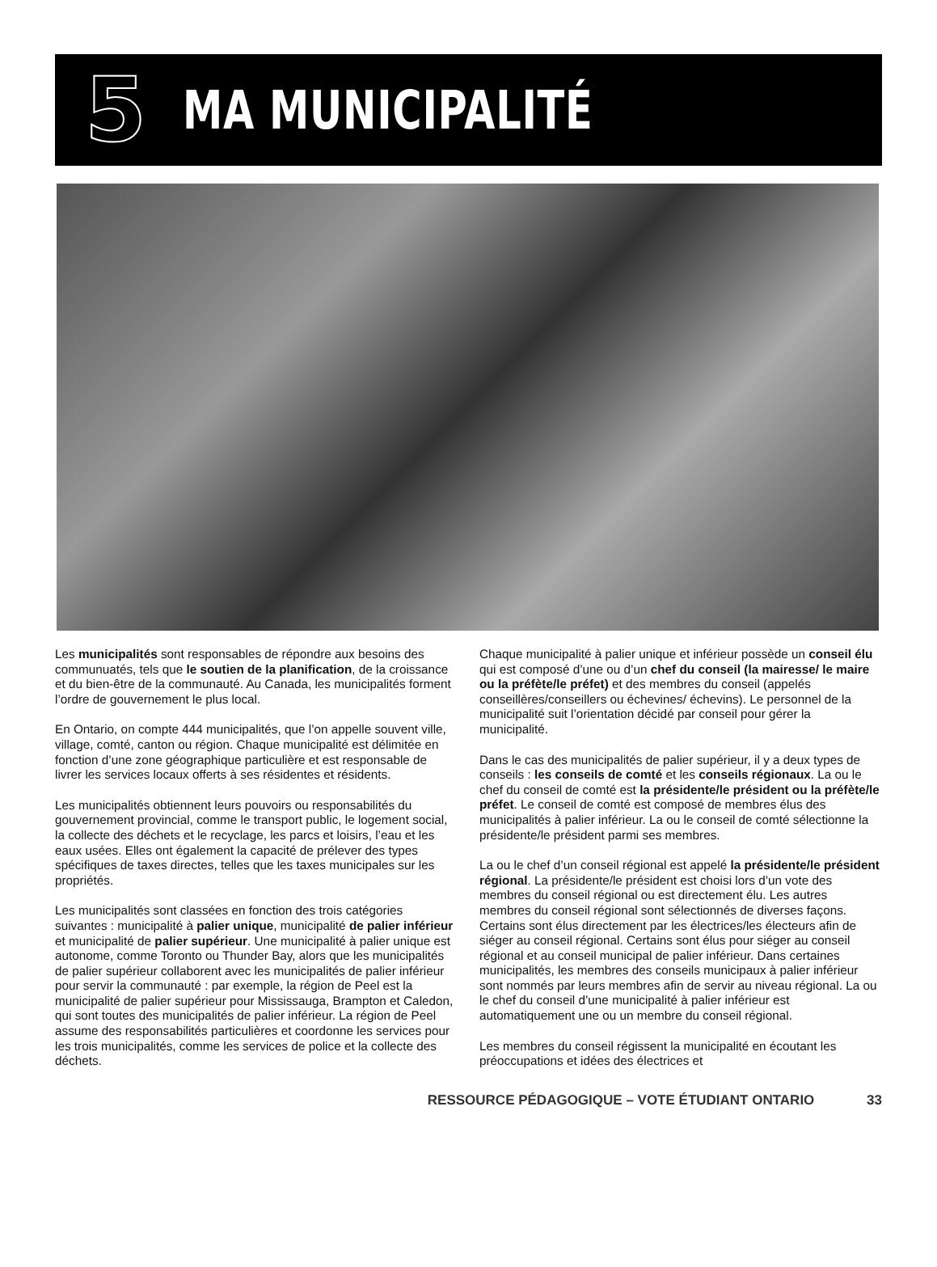5
MA MUNICIPALITÉ
Les municipalités sont responsables de répondre aux besoins des communuatés, tels que le soutien de la planification, de la croissance et du bien-être de la communauté. Au Canada, les municipalités forment l’ordre de gouvernement le plus local.
En Ontario, on compte 444 municipalités, que l’on appelle souvent ville, village, comté, canton ou région. Chaque municipalité est délimitée en fonction d’une zone géographique particulière et est responsable de livrer les services locaux offerts à ses résidentes et résidents.
Les municipalités obtiennent leurs pouvoirs ou responsabilités du gouvernement provincial, comme le transport public, le logement social, la collecte des déchets et le recyclage, les parcs et loisirs, l’eau et les eaux usées. Elles ont également la capacité de prélever des types spécifiques de taxes directes, telles que les taxes municipales sur les propriétés.
Les municipalités sont classées en fonction des trois catégories suivantes : municipalité à palier unique, municipalité de palier inférieur et municipalité de palier supérieur. Une municipalité à palier unique est autonome, comme Toronto ou Thunder Bay, alors que les municipalités de palier supérieur collaborent avec les municipalités de palier inférieur pour servir la communauté : par exemple, la région de Peel est la municipalité de palier supérieur pour Mississauga, Brampton et Caledon, qui sont toutes des municipalités de palier inférieur. La région de Peel assume des responsabilités particulières et coordonne les services pour les trois municipalités, comme les services de police et la collecte des déchets.
Chaque municipalité à palier unique et inférieur possède un conseil élu qui est composé d’une ou d’un chef du conseil (la mairesse/ le maire ou la préfète/le préfet) et des membres du conseil (appelés conseillères/conseillers ou échevines/ échevins). Le personnel de la municipalité suit l’orientation décidé par conseil pour gérer la municipalité.
Dans le cas des municipalités de palier supérieur, il y a deux types de conseils : les conseils de comté et les conseils régionaux. La ou le chef du conseil de comté est la présidente/le président ou la préfète/le préfet. Le conseil de comté est composé de membres élus des municipalités à palier inférieur. La ou le conseil de comté sélectionne la présidente/le président parmi ses membres.
La ou le chef d’un conseil régional est appelé la présidente/le président régional. La présidente/le président est choisi lors d’un vote des membres du conseil régional ou est directement élu. Les autres membres du conseil régional sont sélectionnés de diverses façons. Certains sont élus directement par les électrices/les électeurs afin de siéger au conseil régional. Certains sont élus pour siéger au conseil régional et au conseil municipal de palier inférieur. Dans certaines municipalités, les membres des conseils municipaux à palier inférieur sont nommés par leurs membres afin de servir au niveau régional. La ou le chef du conseil d’une municipalité à palier inférieur est automatiquement une ou un membre du conseil régional.
Les membres du conseil régissent la municipalité en écoutant les préoccupations et idées des électrices et
RESSOURCE PÉDAGOGIQUE – VOTE ÉTUDIANT ONTARIO 33